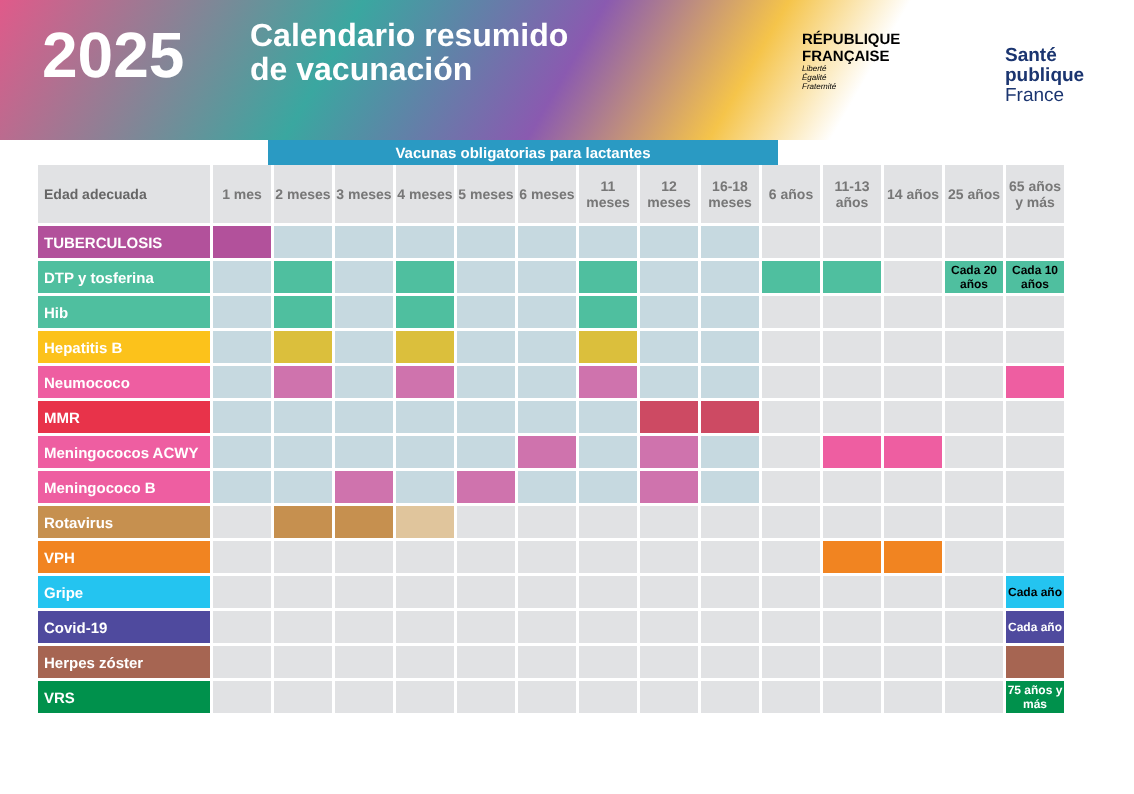2025
Calendario resumido
de vacunación
RÉPUBLIQUE
FRANÇAISE
Liberté
Égalité
Fraternité
Santé
publique
France
Vacunas obligatorias para lactantes
| Edad adecuada | 1 mes | 2 meses | 3 meses | 4 meses | 5 meses | 6 meses | 11 meses | 12 meses | 16-18 meses | 6 años | 11-13 años | 14 años | 25 años | 65 años y más |
| --- | --- | --- | --- | --- | --- | --- | --- | --- | --- | --- | --- | --- | --- | --- |
| TUBERCULOSIS | | | | | | | | | | | | | | |
| DTP y tosferina | | | | | | | | | | | | | Cada 20 años | Cada 10 años |
| Hib | | | | | | | | | | | | | | |
| Hepatitis B | | | | | | | | | | | | | | |
| Neumococo | | | | | | | | | | | | | | |
| MMR | | | | | | | | | | | | | | |
| Meningococos ACWY | | | | | | | | | | | | | | |
| Meningococo B | | | | | | | | | | | | | | |
| Rotavirus | | | | | | | | | | | | | | |
| VPH | | | | | | | | | | | | | | |
| Gripe | | | | | | | | | | | | | | Cada año |
| Covid-19 | | | | | | | | | | | | | | Cada año |
| Herpes zóster | | | | | | | | | | | | | | |
| VRS | | | | | | | | | | | | | | 75 años y más |